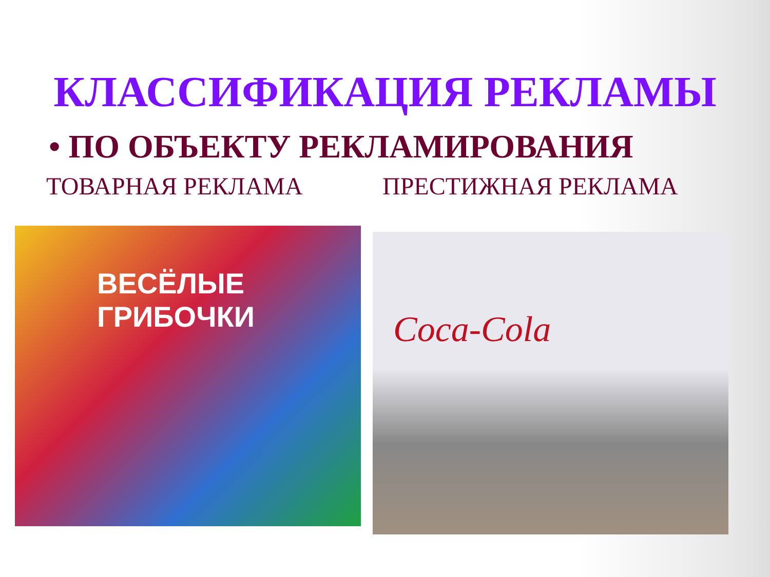КЛАССИФИКАЦИЯ РЕКЛАМЫ
• ПО ОБЪЕКТУ РЕКЛАМИРОВАНИЯ
ТОВАРНАЯ РЕКЛАМА ПРЕСТИЖНАЯ РЕКЛАМА
ВЕСЁЛЫЕ
ГРИБОЧКИ
Coca-Cola